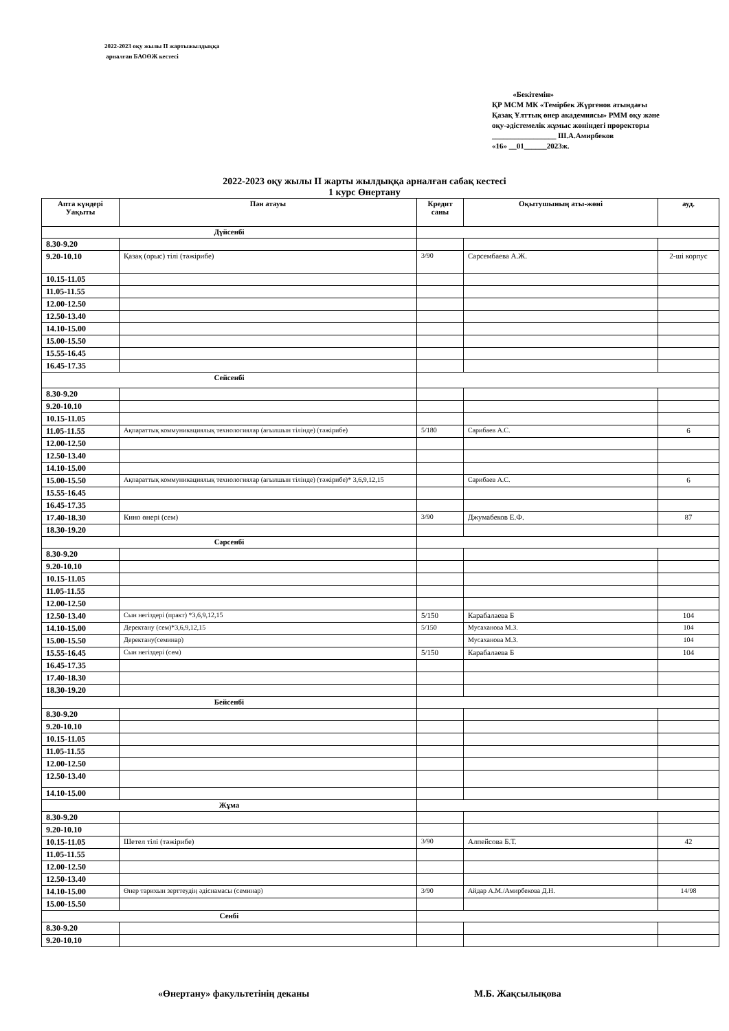2022-2023 оқу жылы ІІ жартыжылдыққа
арналған БАОӨЖ кестесі
«Бекітемін»
ҚР МСМ МК «Темірбек Жүргенов атындағы Қазақ Ұлттық өнер академиясы» РММ оқу және оқу-әдістемелік жұмыс жөніндегі проректоры
_________________ Ш.А.Амирбеков
«16» __01______2023ж.
2022-2023 оқу жылы ІІ жарты жылдыққа арналған сабақ кестесі
1 курс Өнертану
| Апта күндері Уақыты | Пән атауы | Кредит саны | Оқытушының аты-жөні | ауд. |
| --- | --- | --- | --- | --- |
| Дүйсенбі | | | | |
| 8.30-9.20 | | | | |
| 9.20-10.10 | Қазақ (орыс) тілі (тәжірибе) | 3/90 | Сарсембаева А.Ж. | 2-ші корпус |
| 10.15-11.05 | | | | |
| 11.05-11.55 | | | | |
| 12.00-12.50 | | | | |
| 12.50-13.40 | | | | |
| 14.10-15.00 | | | | |
| 15.00-15.50 | | | | |
| 15.55-16.45 | | | | |
| 16.45-17.35 | | | | |
| Сейсенбі | | | | |
| 8.30-9.20 | | | | |
| 9.20-10.10 | | | | |
| 10.15-11.05 | | | | |
| 11.05-11.55 | Ақпараттық коммуникациялық технологиялар (ағылшын тілінде) (тәжірибе) | 5/180 | Сарибаев А.С. | 6 |
| 12.00-12.50 | | | | |
| 12.50-13.40 | | | | |
| 14.10-15.00 | | | | |
| 15.00-15.50 | Ақпараттық коммуникациялық технологиялар (ағылшын тілінде) (тәжірибе)* 3,6,9,12,15 | | Сарибаев А.С. | 6 |
| 15.55-16.45 | | | | |
| 16.45-17.35 | | | | |
| 17.40-18.30 | Кино өнері (сем) | 3/90 | Джумабеков Е.Ф. | 87 |
| 18.30-19.20 | | | | |
| Сәрсенбі | | | | |
| 8.30-9.20 | | | | |
| 9.20-10.10 | | | | |
| 10.15-11.05 | | | | |
| 11.05-11.55 | | | | |
| 12.00-12.50 | | | | |
| 12.50-13.40 | Сын негіздері (практ) *3,6,9,12,15 | 5/150 | Карабалаева Б | 104 |
| 14.10-15.00 | Деректану (сем)*3,6,9,12,15 | 5/150 | Мусаханова М.З. | 104 |
| 15.00-15.50 | Деректану(семинар) | | Мусаханова М.З. | 104 |
| 15.55-16.45 | Сын негіздері (сем) | 5/150 | Карабалаева Б | 104 |
| 16.45-17.35 | | | | |
| 17.40-18.30 | | | | |
| 18.30-19.20 | | | | |
| Бейсенбі | | | | |
| 8.30-9.20 | | | | |
| 9.20-10.10 | | | | |
| 10.15-11.05 | | | | |
| 11.05-11.55 | | | | |
| 12.00-12.50 | | | | |
| 12.50-13.40 | | | | |
| 14.10-15.00 | | | | |
| Жұма | | | | |
| 8.30-9.20 | | | | |
| 9.20-10.10 | | | | |
| 10.15-11.05 | Шетел тілі (тәжірибе) | 3/90 | Алпейсова Б.Т. | 42 |
| 11.05-11.55 | | | | |
| 12.00-12.50 | | | | |
| 12.50-13.40 | | | | |
| 14.10-15.00 | Өнер тарихын зерттеудің әдіснамасы (семинар) | 3/90 | Айдар А.М./Амирбекова Д.Н. | 14/98 |
| 15.00-15.50 | | | | |
| Сенбі | | | | |
| 8.30-9.20 | | | | |
| 9.20-10.10 | | | | |
«Өнертану» факультетінің деканы М.Б. Жақсылықова